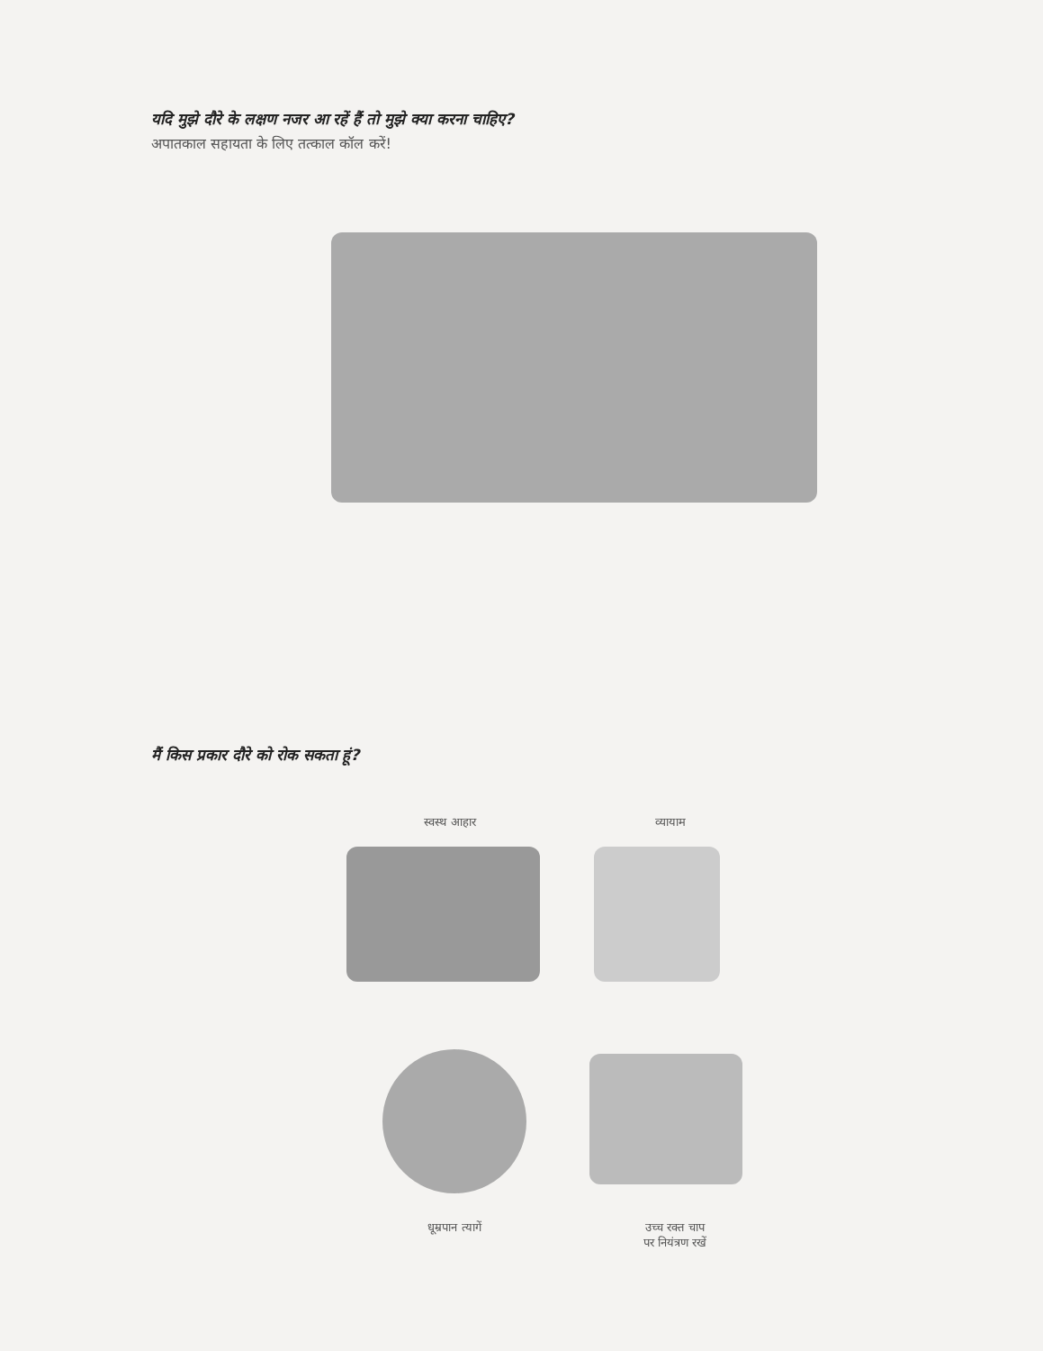यदि मुझे दौरे के लक्षण नजर आ रहें हैं तो मुझे क्या करना चाहिए?
अपातकाल सहायता के लिए तत्काल कॉल करें!
मैं किस प्रकार दौरे को रोक सकता हूं?
स्वस्थ आहार व्यायाम
धूम्रपान त्यागें
उच्च रक्त चाप
पर नियंत्रण रखें